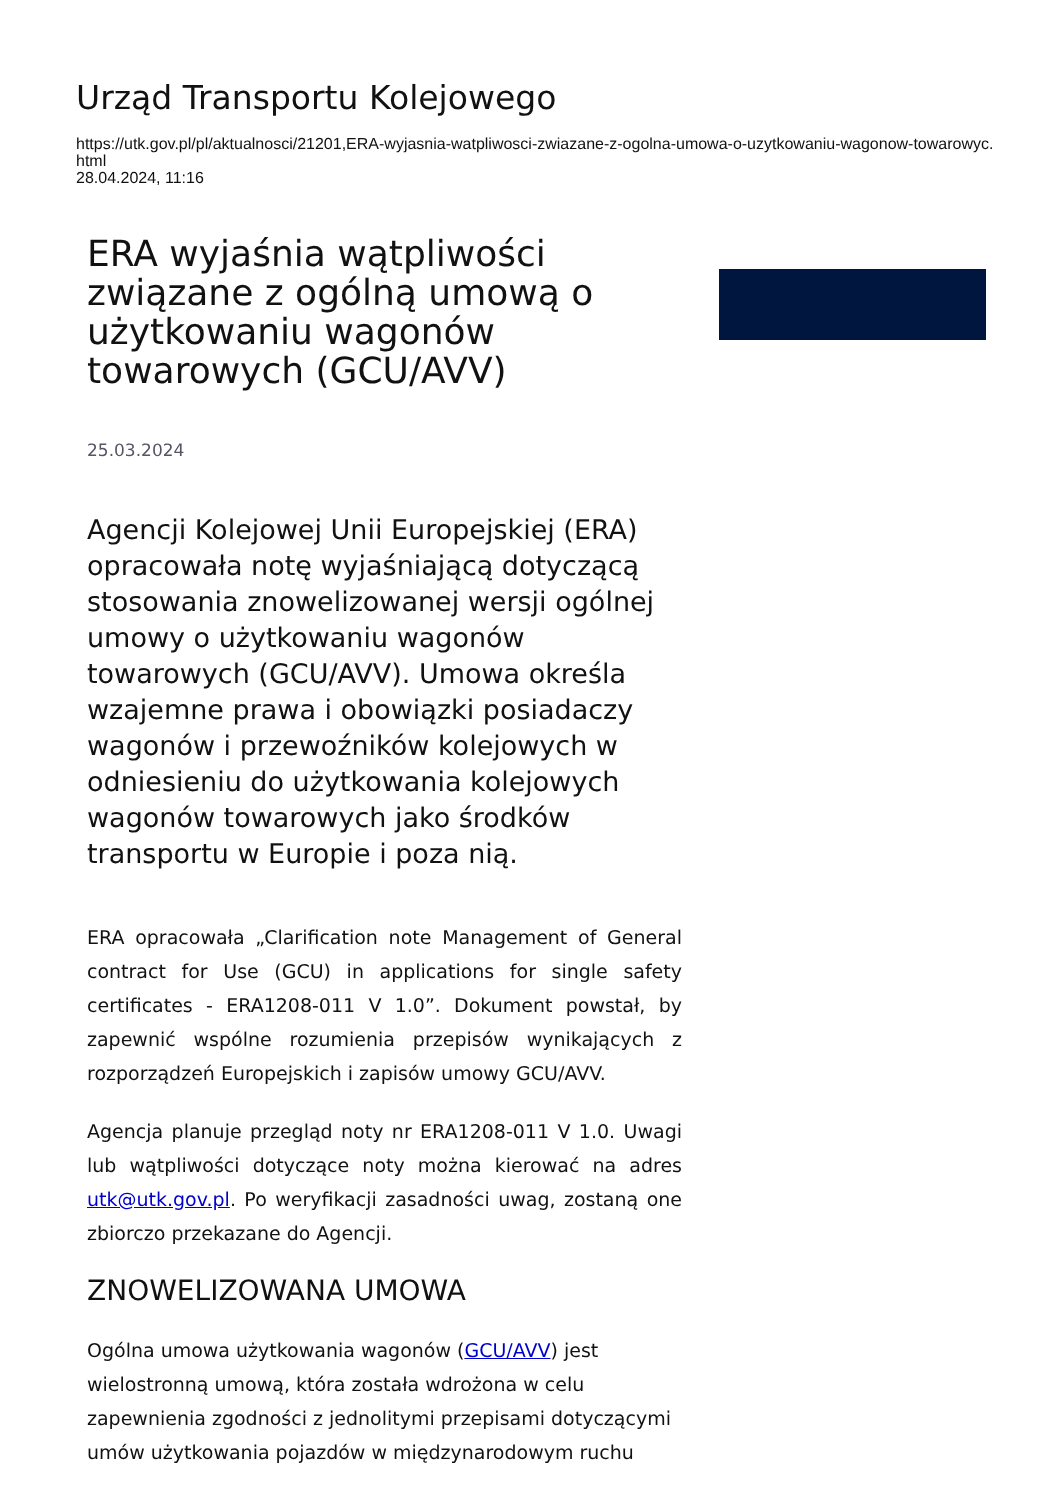Urząd Transportu Kolejowego
https://utk.gov.pl/pl/aktualnosci/21201,ERA-wyjasnia-watpliwosci-zwiazane-z-ogolna-umowa-o-uzytkowaniu-wagonow-towarowyc.html
28.04.2024, 11:16
ERA wyjaśnia wątpliwości związane z ogólną umową o użytkowaniu wagonów towarowych (GCU/AVV)
25.03.2024
Agencji Kolejowej Unii Europejskiej (ERA) opracowała notę wyjaśniającą dotyczącą stosowania znowelizowanej wersji ogólnej umowy o użytkowaniu wagonów towarowych (GCU/AVV). Umowa określa wzajemne prawa i obowiązki posiadaczy wagonów i przewoźników kolejowych w odniesieniu do użytkowania kolejowych wagonów towarowych jako środków transportu w Europie i poza nią.
ERA opracowała „Clarification note Management of General contract for Use (GCU) in applications for single safety certificates - ERA1208-011 V 1.0”. Dokument powstał, by zapewnić wspólne rozumienia przepisów wynikających z rozporządzeń Europejskich i zapisów umowy GCU/AVV.
Agencja planuje przegląd noty nr ERA1208-011 V 1.0. Uwagi lub wątpliwości dotyczące noty można kierować na adres utk@utk.gov.pl. Po weryfikacji zasadności uwag, zostaną one zbiorczo przekazane do Agencji.
ZNOWELIZOWANA UMOWA
Ogólna umowa użytkowania wagonów (GCU/AVV) jest wielostronną umową, która została wdrożona w celu zapewnienia zgodności z jednolitymi przepisami dotyczącymi umów użytkowania pojazdów w międzynarodowym ruchu